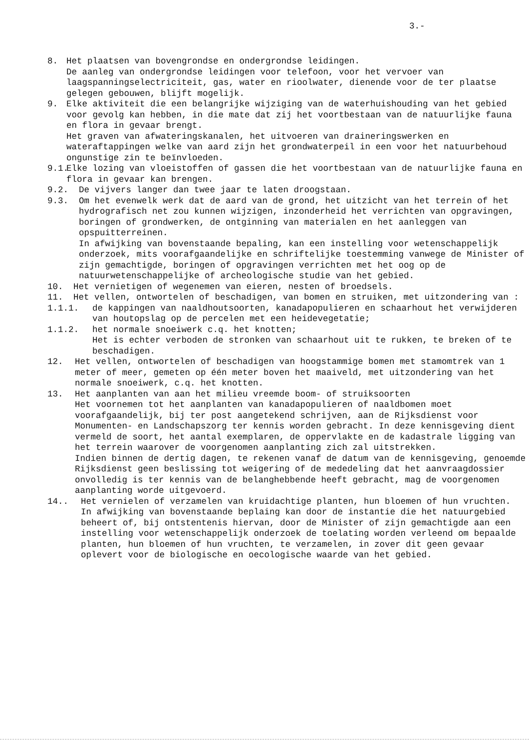3.-
8. Het plaatsen van bovengrondse en ondergrondse leidingen.
De aanleg van ondergrondse leidingen voor telefoon, voor het vervoer van laagspanningselectriciteit, gas, water en rioolwater, dienende voor de ter plaatse gelegen gebouwen, blijft mogelijk.
9. Elke aktiviteit die een belangrijke wijziging van de waterhuishouding van het gebied voor gevolg kan hebben, in die mate dat zij het voortbestaan van de natuurlijke fauna en flora in gevaar brengt.
Het graven van afwateringskanalen, het uitvoeren van draineringswerken en wateraftappingen welke van aard zijn het grondwaterpeil in een voor het natuurbehoud ongunstige zin te beïnvloeden.
9.1.
Elke lozing van vloeistoffen of gassen die het voortbestaan van de natuurlijke fauna en flora in gevaar kan brengen.
9.2. De vijvers langer dan twee jaar te laten droogstaan.
9.3. Om het evenwelk werk dat de aard van de grond, het uitzicht van het terrein of het hydrografisch net zou kunnen wijzigen, inzonderheid het verrichten van opgravingen, boringen of grondwerken, de ontginning van materialen en het aanleggen van opspuitterreinen.
In afwijking van bovenstaande bepaling, kan een instelling voor wetenschappelijk onderzoek, mits voorafgaandelijke en schriftelijke toestemming vanwege de Minister of zijn gemachtigde, boringen of opgravingen verrichten met het oog op de natuurwetenschappelijke of archeologische studie van het gebied.
10. Het vernietigen of wegenemen van eieren, nesten of broedsels.
11. Het vellen, ontwortelen of beschadigen, van bomen en struiken, met uitzondering van :
1.1.1. de kappingen van naaldhoutsoorten, kanadapopulieren en schaarhout het verwijderen van houtopslag op de percelen met een heidevegetatie;
1.1.2. het normale snoeiwerk c.q. het knotten;
Het is echter verboden de stronken van schaarhout uit te rukken, te breken of te beschadigen.
12. Het vellen, ontwortelen of beschadigen van hoogstammige bomen met stamomtrek van 1 meter of meer, gemeten op één meter boven het maaiveld, met uitzondering van het normale snoeiwerk, c.q. het knotten.
13. Het aanplanten van aan het milieu vreemde boom- of struiksoorten
Het voornemen tot het aanplanten van kanadapopulieren of naaldbomen moet voorafgaandelijk, bij ter post aangetekend schrijven, aan de Rijksdienst voor Monumenten- en Landschapszorg ter kennis worden gebracht. In deze kennisgeving dient vermeld de soort, het aantal exemplaren, de oppervlakte en de kadastrale ligging van het terrein waarover de voorgenomen aanplanting zich zal uitstrekken.
Indien binnen de dertig dagen, te rekenen vanaf de datum van de kennisgeving, genoemde Rijksdienst geen beslissing tot weigering of de mededeling dat het aanvraagdossier onvolledig is ter kennis van de belanghebbende heeft gebracht, mag de voorgenomen aanplanting worde uitgevoerd.
14.. Het vernielen of verzamelen van kruidachtige planten, hun bloemen of hun vruchten.
In afwijking van bovenstaande beplaing kan door de instantie die het natuurgebied beheert of, bij ontstentenis hiervan, door de Minister of zijn gemachtigde aan een instelling voor wetenschappelijk onderzoek de toelating worden verleend om bepaalde planten, hun bloemen of hun vruchten, te verzamelen, in zover dit geen gevaar oplevert voor de biologische en oecologische waarde van het gebied.